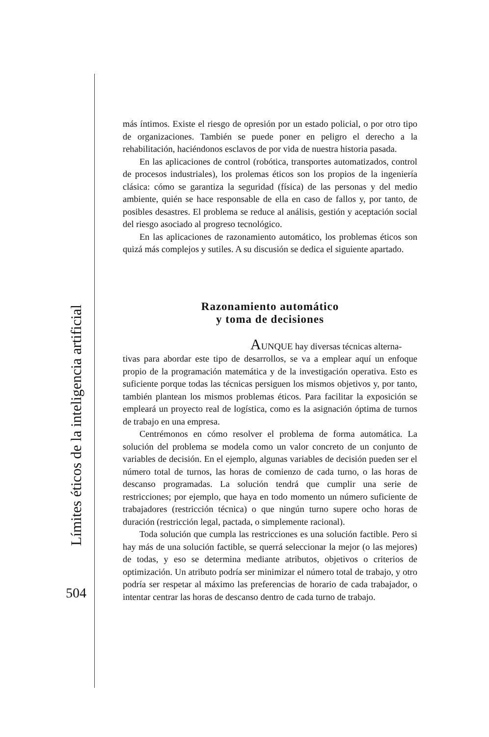Límites éticos de la inteligencia artificial
504
más íntimos. Existe el riesgo de opresión por un estado policial, o por otro tipo de organizaciones. También se puede poner en peligro el derecho a la rehabilitación, haciéndonos esclavos de por vida de nuestra historia pasada.
En las aplicaciones de control (robótica, transportes automatizados, control de procesos industriales), los prolemas éticos son los propios de la ingeniería clásica: cómo se garantiza la seguridad (física) de las personas y del medio ambiente, quién se hace responsable de ella en caso de fallos y, por tanto, de posibles desastres. El problema se reduce al análisis, gestión y aceptación social del riesgo asociado al progreso tecnológico.
En las aplicaciones de razonamiento automático, los problemas éticos son quizá más complejos y sutiles. A su discusión se dedica el siguiente apartado.
Razonamiento automático
y toma de decisiones
AUNQUE hay diversas técnicas alterna-
tivas para abordar este tipo de desarrollos, se va a emplear aquí un enfoque propio de la programación matemática y de la investigación operativa. Esto es suficiente porque todas las técnicas persiguen los mismos objetivos y, por tanto, también plantean los mismos problemas éticos. Para facilitar la exposición se empleará un proyecto real de logística, como es la asignación óptima de turnos de trabajo en una empresa.
Centrémonos en cómo resolver el problema de forma automática. La solución del problema se modela como un valor concreto de un conjunto de variables de decisión. En el ejemplo, algunas variables de decisión pueden ser el número total de turnos, las horas de comienzo de cada turno, o las horas de descanso programadas. La solución tendrá que cumplir una serie de restricciones; por ejemplo, que haya en todo momento un número suficiente de trabajadores (restricción técnica) o que ningún turno supere ocho horas de duración (restricción legal, pactada, o simplemente racional).
Toda solución que cumpla las restricciones es una solución factible. Pero si hay más de una solución factible, se querrá seleccionar la mejor (o las mejores) de todas, y eso se determina mediante atributos, objetivos o criterios de optimización. Un atributo podría ser minimizar el número total de trabajo, y otro podría ser respetar al máximo las preferencias de horario de cada trabajador, o intentar centrar las horas de descanso dentro de cada turno de trabajo.